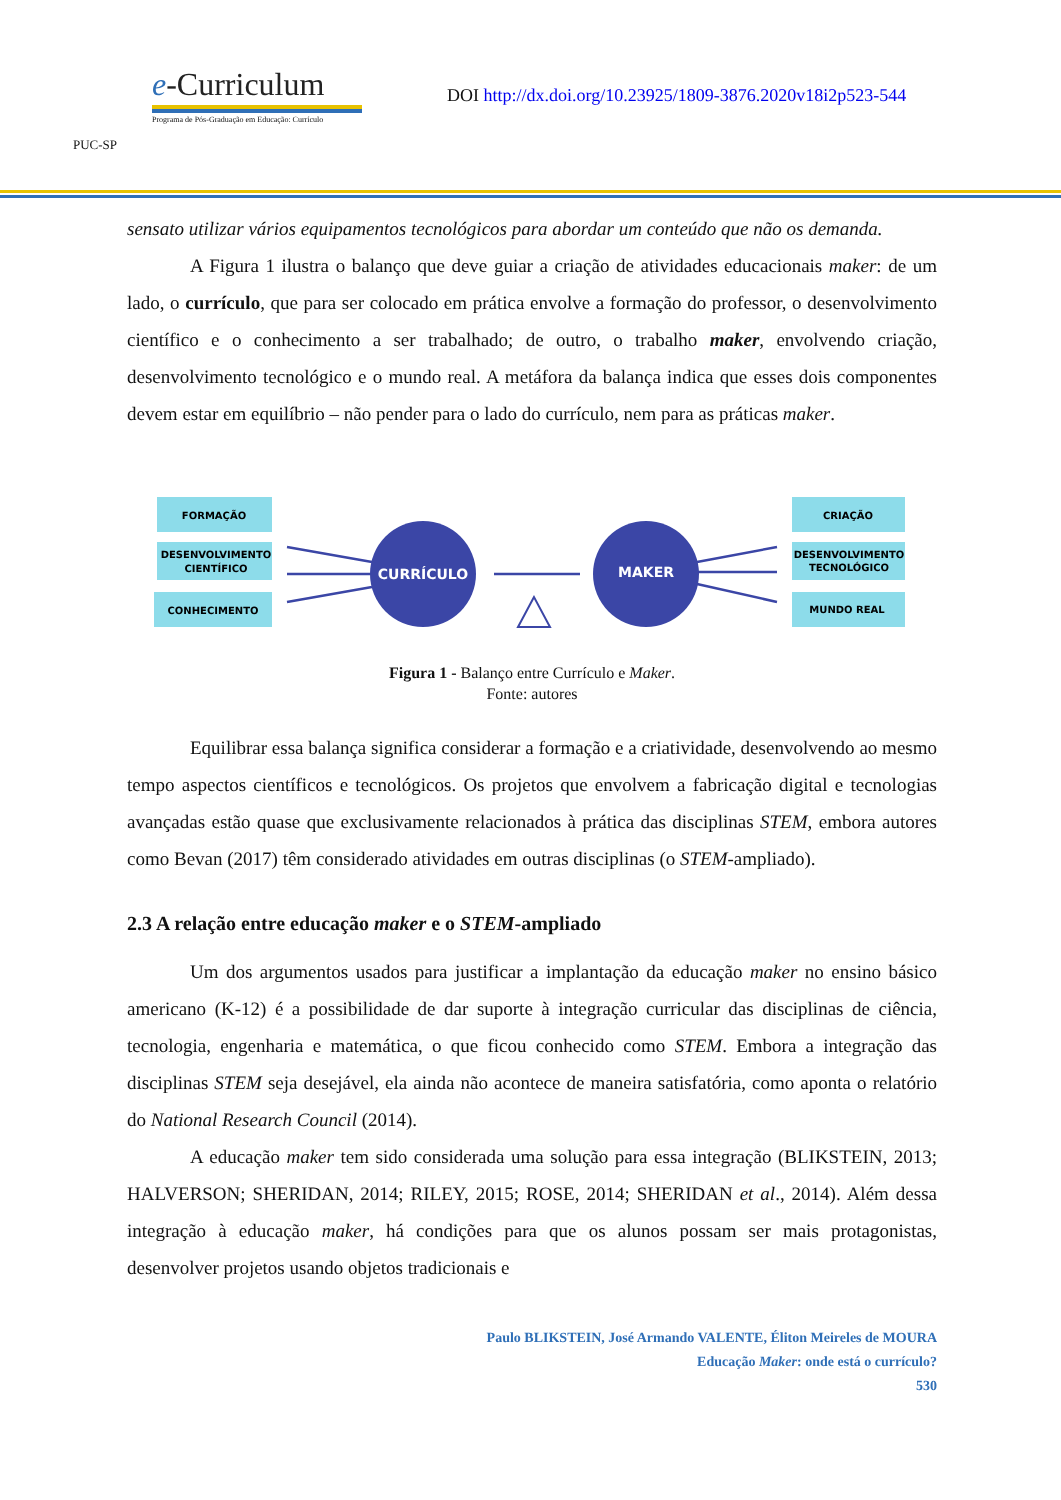PUC-SP
e-Curriculum
Programa de Pós-Graduação em Educação: Currículo
DOI http://dx.doi.org/10.23925/1809-3876.2020v18i2p523-544
sensato utilizar vários equipamentos tecnológicos para abordar um conteúdo que não os demanda.
A Figura 1 ilustra o balanço que deve guiar a criação de atividades educacionais maker: de um lado, o currículo, que para ser colocado em prática envolve a formação do professor, o desenvolvimento científico e o conhecimento a ser trabalhado; de outro, o trabalho maker, envolvendo criação, desenvolvimento tecnológico e o mundo real. A metáfora da balança indica que esses dois componentes devem estar em equilíbrio – não pender para o lado do currículo, nem para as práticas maker.
FORMAÇÃO
DESENVOLVIMENTO
CIENTÍFICO
CONHECIMENTO
CURRÍCULO
MAKER
CRIAÇÃO
DESENVOLVIMENTO
TECNOLÓGICO
MUNDO REAL
Figura 1 - Balanço entre Currículo e Maker.
Fonte: autores
Equilibrar essa balança significa considerar a formação e a criatividade, desenvolvendo ao mesmo tempo aspectos científicos e tecnológicos. Os projetos que envolvem a fabricação digital e tecnologias avançadas estão quase que exclusivamente relacionados à prática das disciplinas STEM, embora autores como Bevan (2017) têm considerado atividades em outras disciplinas (o STEM-ampliado).
2.3 A relação entre educação maker e o STEM-ampliado
Um dos argumentos usados para justificar a implantação da educação maker no ensino básico americano (K-12) é a possibilidade de dar suporte à integração curricular das disciplinas de ciência, tecnologia, engenharia e matemática, o que ficou conhecido como STEM. Embora a integração das disciplinas STEM seja desejável, ela ainda não acontece de maneira satisfatória, como aponta o relatório do National Research Council (2014).
A educação maker tem sido considerada uma solução para essa integração (BLIKSTEIN, 2013; HALVERSON; SHERIDAN, 2014; RILEY, 2015; ROSE, 2014; SHERIDAN et al., 2014). Além dessa integração à educação maker, há condições para que os alunos possam ser mais protagonistas, desenvolver projetos usando objetos tradicionais e
Paulo BLIKSTEIN, José Armando VALENTE, Éliton Meireles de MOURA
Educação Maker: onde está o currículo?
530